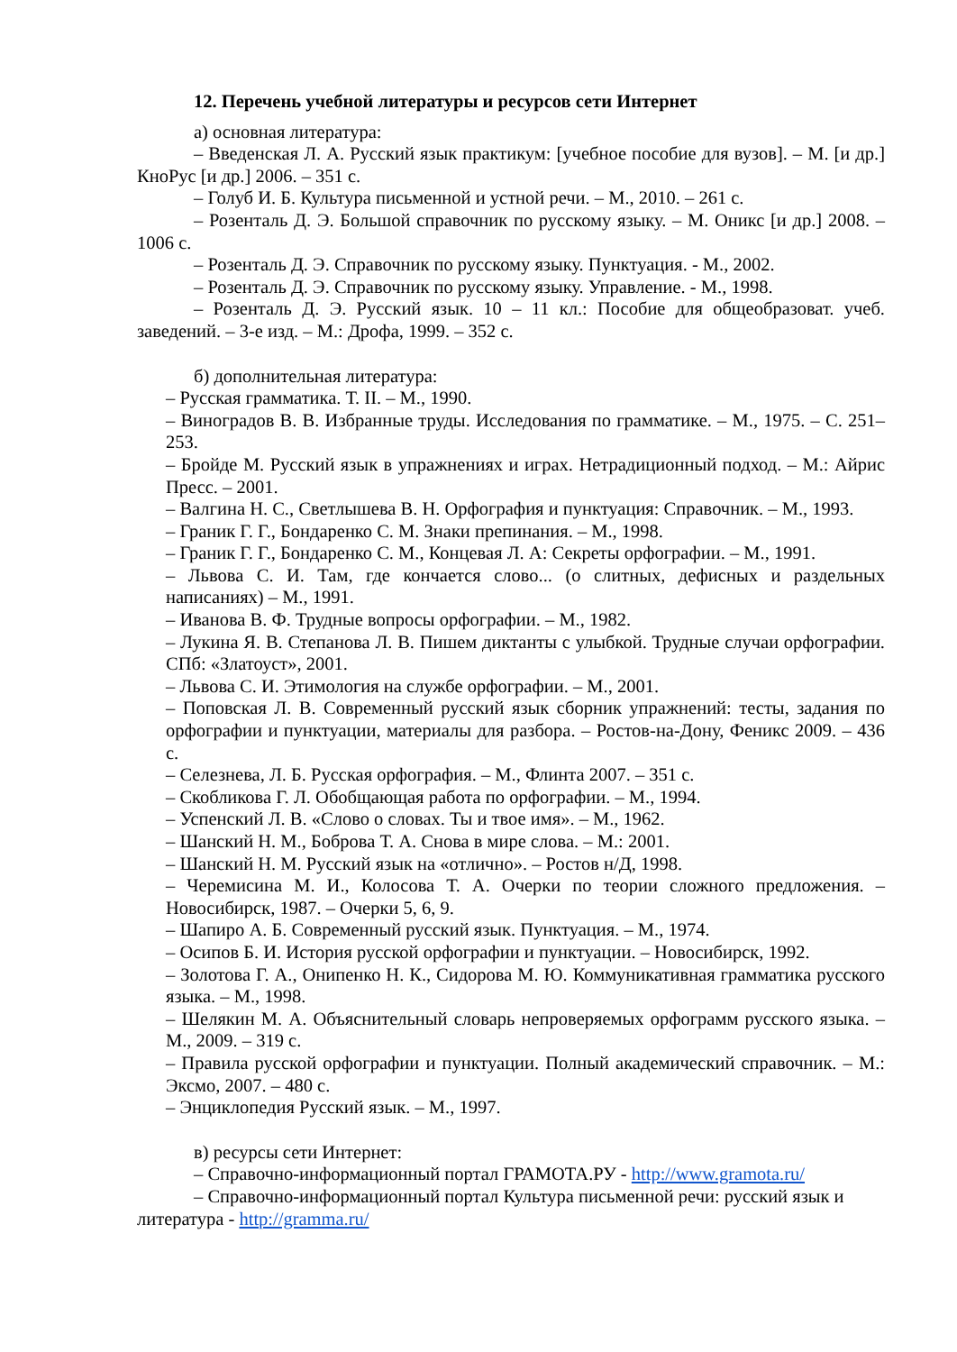12. Перечень учебной литературы и ресурсов сети Интернет
а) основная литература:
– Введенская Л. А. Русский язык практикум: [учебное пособие для вузов]. – М. [и др.] КноРус [и др.] 2006. – 351 с.
– Голуб И. Б. Культура письменной и устной речи. – М., 2010. – 261 с.
– Розенталь Д. Э. Большой справочник по русскому языку. – М. Оникс [и др.] 2008. – 1006 с.
– Розенталь Д. Э. Справочник по русскому языку. Пунктуация. - М., 2002.
– Розенталь Д. Э. Справочник по русскому языку. Управление. - М., 1998.
– Розенталь Д. Э. Русский язык. 10 – 11 кл.: Пособие для общеобразоват. учеб. заведений. – 3-е изд. – М.: Дрофа, 1999. – 352 с.
б) дополнительная литература:
– Русская грамматика. Т. II. – М., 1990.
– Виноградов В. В. Избранные труды. Исследования по грамматике. – М., 1975. – С. 251–253.
– Бройде М. Русский язык в упражнениях и играх. Нетрадиционный подход. – М.: Айрис Пресс. – 2001.
– Валгина Н. С., Светлышева В. Н. Орфография и пунктуация: Справочник. – М., 1993.
– Граник Г. Г., Бондаренко С. М. Знаки препинания. – М., 1998.
– Граник Г. Г., Бондаренко С. М., Концевая Л. А: Секреты орфографии. – М., 1991.
– Львова С. И. Там, где кончается слово... (о слитных, дефисных и раздельных написаниях) – М., 1991.
– Иванова В. Ф. Трудные вопросы орфографии. – М., 1982.
– Лукина Я. В. Степанова Л. В. Пишем диктанты с улыбкой. Трудные случаи орфографии. СПб: «Златоуст», 2001.
– Львова С. И. Этимология на службе орфографии. – М., 2001.
– Поповская Л. В. Современный русский язык сборник упражнений: тесты, задания по орфографии и пунктуации, материалы для разбора. – Ростов-на-Дону, Феникс 2009. – 436 с.
– Селезнева, Л. Б. Русская орфография. – М., Флинта 2007. – 351 с.
– Скобликова Г. Л. Обобщающая работа по орфографии. – М., 1994.
– Успенский Л. В. «Слово о словах. Ты и твое имя». – М., 1962.
– Шанский Н. М., Боброва Т. А. Снова в мире слова. – М.: 2001.
– Шанский Н. М. Русский язык на «отлично». – Ростов н/Д, 1998.
– Черемисина М. И., Колосова Т. А. Очерки по теории сложного предложения. – Новосибирск, 1987. – Очерки 5, 6, 9.
– Шапиро А. Б. Современный русский язык. Пунктуация. – М., 1974.
– Осипов Б. И. История русской орфографии и пунктуации. – Новосибирск, 1992.
– Золотова Г. А., Онипенко Н. К., Сидорова М. Ю. Коммуникативная грамматика русского языка. – М., 1998.
– Шелякин М. А. Объяснительный словарь непроверяемых орфограмм русского языка. –М., 2009. – 319 с.
– Правила русской орфографии и пунктуации. Полный академический справочник. – М.: Эксмо, 2007. – 480 с.
– Энциклопедия Русский язык. – М., 1997.
в) ресурсы сети Интернет:
– Справочно-информационный портал ГРАМОТА.РУ - http://www.gramota.ru/
– Справочно-информационный портал Культура письменной речи: русский язык и литература - http://gramma.ru/